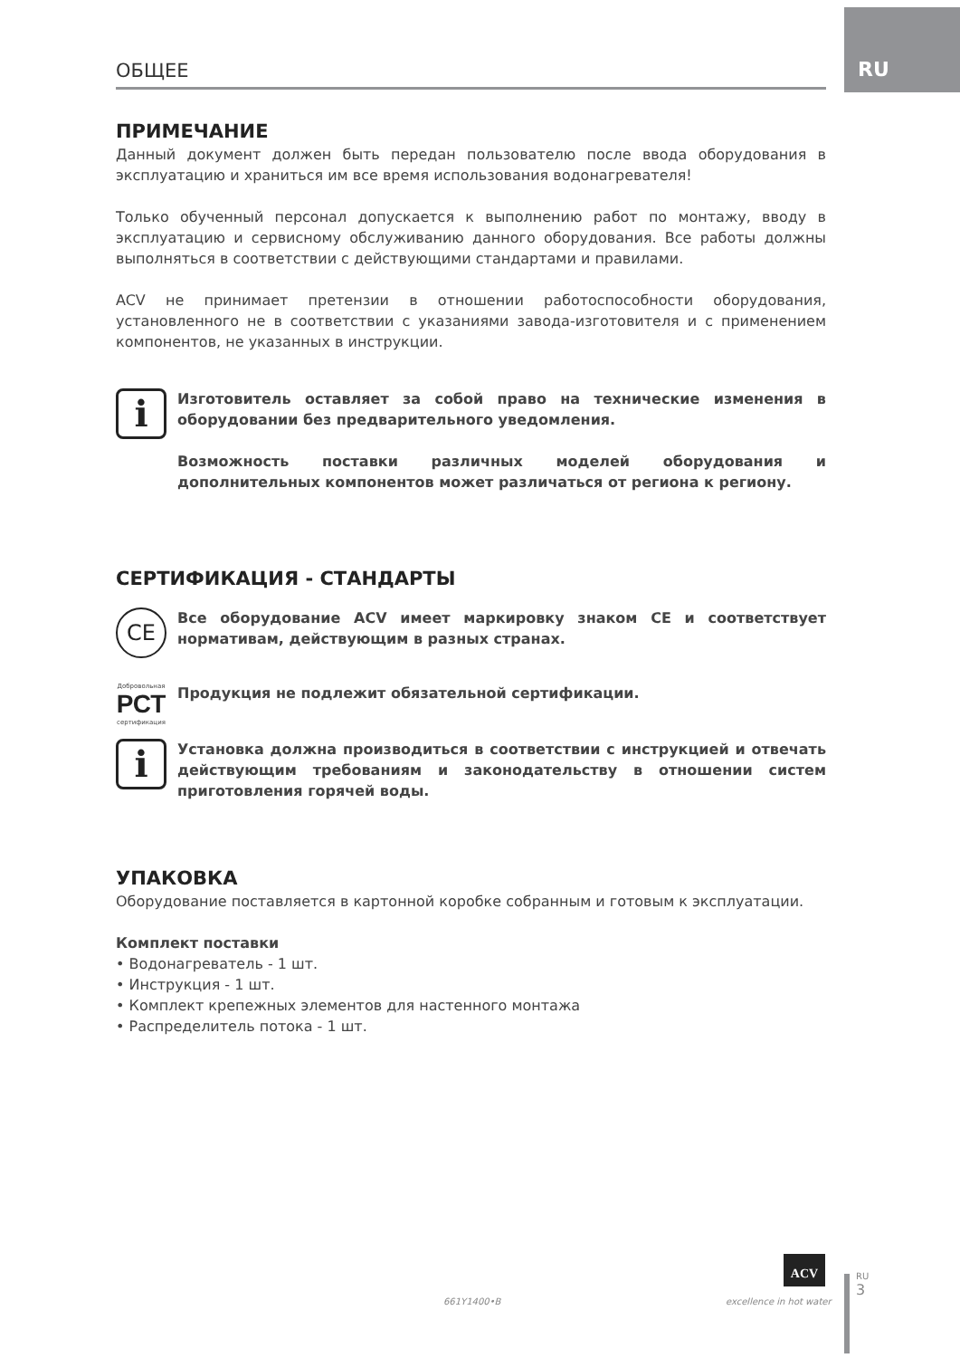RU
ОБЩЕЕ
ПРИМЕЧАНИЕ
Данный документ должен быть передан пользователю после ввода оборудования в эксплуатацию и храниться им все время использования водонагревателя!
Только обученный персонал допускается к выполнению работ по монтажу, вводу в эксплуатацию и сервисному обслуживанию данного оборудования. Все работы должны выполняться в соответствии с действующими стандартами и правилами.
ACV не принимает претензии в отношении работоспособности оборудования, установленного не в соответствии с указаниями завода-изготовителя и с применением компонентов, не указанных в инструкции.
i
Изготовитель оставляет за собой право на технические изменения в оборудовании без предварительного уведомления.
Возможность поставки различных моделей оборудования и дополнительных компонентов может различаться от региона к региону.
СЕРТИФИКАЦИЯ - СТАНДАРТЫ
CE
Все оборудование ACV имеет маркировку знаком CE и соответствует нормативам, действующим в разных странах.
Добровольная
РСТ
сертификация
Продукция не подлежит обязательной сертификации.
i
Установка должна производиться в соответствии с инструкцией и отвечать действующим требованиям и законодательству в отношении систем приготовления горячей воды.
УПАКОВКА
Оборудование поставляется в картонной коробке собранным и готовым к эксплуатации.
Комплект поставки
• Водонагреватель - 1 шт.
• Инструкция - 1 шт.
• Комплект крепежных элементов для настенного монтажа
• Распределитель потока - 1 шт.
661Y1400•B
ACV
excellence in hot water
RU
3